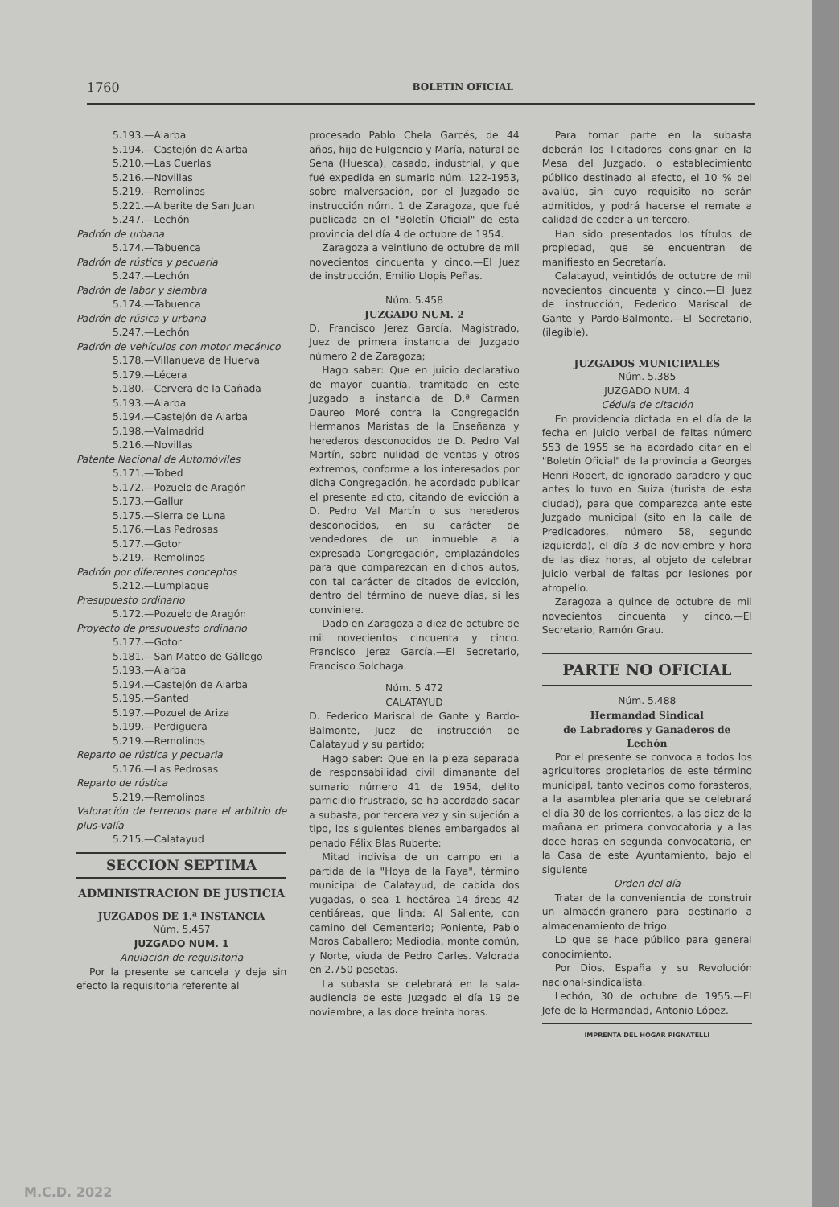1760 BOLETIN OFICIAL
5.193.—Alarba
5.194.—Castejón de Alarba
5.210.—Las Cuerlas
5.216.—Novillas
5.219.—Remolinos
5.221.—Alberite de San Juan
5.247.—Lechón
Padrón de urbana
5.174.—Tabuenca
Padrón de rústica y pecuaria
5.247.—Lechón
Padrón de labor y siembra
5.174.—Tabuenca
Padrón de rúsica y urbana
5.247.—Lechón
Padrón de vehículos con motor mecánico
5.178.—Villanueva de Huerva
5.179.—Lécera
5.180.—Cervera de la Cañada
5.193.—Alarba
5.194.—Castejón de Alarba
5.198.—Valmadrid
5.216.—Novillas
Patente Nacional de Automóviles
5.171.—Tobed
5.172.—Pozuelo de Aragón
5.173.—Gallur
5.175.—Sierra de Luna
5.176.—Las Pedrosas
5.177.—Gotor
5.219.—Remolinos
Padrón por diferentes conceptos
5.212.—Lumpiaque
Presupuesto ordinario
5.172.—Pozuelo de Aragón
Proyecto de presupuesto ordinario
5.177.—Gotor
5.181.—San Mateo de Gállego
5.193.—Alarba
5.194.—Castejón de Alarba
5.195.—Santed
5.197.—Pozuel de Ariza
5.199.—Perdiguera
5.219.—Remolinos
Reparto de rústica y pecuaria
5.176.—Las Pedrosas
Reparto de rústica
5.219.—Remolinos
Valoración de terrenos para el arbitrio de plus-valía
5.215.—Calatayud
SECCION SEPTIMA
ADMINISTRACION DE JUSTICIA
JUZGADOS DE 1.ª INSTANCIA
Núm. 5.457
JUZGADO NUM. 1
Anulación de requisitoria
Por la presente se cancela y deja sin efecto la requisitoria referente al
procesado Pablo Chela Garcés, de 44 años, hijo de Fulgencio y María, natural de Sena (Huesca), casado, industrial, y que fué expedida en sumario núm. 122-1953, sobre malversación, por el Juzgado de instrucción núm. 1 de Zaragoza, que fué publicada en el "Boletín Oficial" de esta provincia del día 4 de octubre de 1954.
Zaragoza a veintiuno de octubre de mil novecientos cincuenta y cinco.—El Juez de instrucción, Emilio Llopis Peñas.
Núm. 5.458
JUZGADO NUM. 2
D. Francisco Jerez García, Magistrado, Juez de primera instancia del Juzgado número 2 de Zaragoza;
Hago saber: Que en juicio declarativo de mayor cuantía, tramitado en este Juzgado a instancia de D.ª Carmen Daureo Moré contra la Congregación Hermanos Maristas de la Enseñanza y herederos desconocidos de D. Pedro Val Martín, sobre nulidad de ventas y otros extremos, conforme a los interesados por dicha Congregación, he acordado publicar el presente edicto, citando de evicción a D. Pedro Val Martín o sus herederos desconocidos, en su carácter de vendedores de un inmueble a la expresada Congregación, emplazándoles para que comparezcan en dichos autos, con tal carácter de citados de evicción, dentro del término de nueve días, si les conviniere.
Dado en Zaragoza a diez de octubre de mil novecientos cincuenta y cinco. Francisco Jerez García.—El Secretario, Francisco Solchaga.
Núm. 5 472
CALATAYUD
D. Federico Mariscal de Gante y Bardo-Balmonte, Juez de instrucción de Calatayud y su partido;
Hago saber: Que en la pieza separada de responsabilidad civil dimanante del sumario número 41 de 1954, delito parricidio frustrado, se ha acordado sacar a subasta, por tercera vez y sin sujeción a tipo, los siguientes bienes embargados al penado Félix Blas Ruberte:
Mitad indivisa de un campo en la partida de la "Hoya de la Faya", término municipal de Calatayud, de cabida dos yugadas, o sea 1 hectárea 14 áreas 42 centiáreas, que linda: Al Saliente, con camino del Cementerio; Poniente, Pablo Moros Caballero; Mediodía, monte común, y Norte, viuda de Pedro Carles. Valorada en 2.750 pesetas.
La subasta se celebrará en la sala-audiencia de este Juzgado el día 19 de noviembre, a las doce treinta horas.
Para tomar parte en la subasta deberán los licitadores consignar en la Mesa del Juzgado, o establecimiento público destinado al efecto, el 10 % del avalúo, sin cuyo requisito no serán admitidos, y podrá hacerse el remate a calidad de ceder a un tercero.
Han sido presentados los títulos de propiedad, que se encuentran de manifiesto en Secretaría.
Calatayud, veintidós de octubre de mil novecientos cincuenta y cinco.—El Juez de instrucción, Federico Mariscal de Gante y Pardo-Balmonte.—El Secretario, (ilegible).
JUZGADOS MUNICIPALES
Núm. 5.385
JUZGADO NUM. 4
Cédula de citación
En providencia dictada en el día de la fecha en juicio verbal de faltas número 553 de 1955 se ha acordado citar en el "Boletín Oficial" de la provincia a Georges Henri Robert, de ignorado paradero y que antes lo tuvo en Suiza (turista de esta ciudad), para que comparezca ante este Juzgado municipal (sito en la calle de Predicadores, número 58, segundo izquierda), el día 3 de noviembre y hora de las diez horas, al objeto de celebrar juicio verbal de faltas por lesiones por atropello.
Zaragoza a quince de octubre de mil novecientos cincuenta y cinco.—El Secretario, Ramón Grau.
PARTE NO OFICIAL
Núm. 5.488
Hermandad Sindical
de Labradores y Ganaderos de Lechón
Por el presente se convoca a todos los agricultores propietarios de este término municipal, tanto vecinos como forasteros, a la asamblea plenaria que se celebrará el día 30 de los corrientes, a las diez de la mañana en primera convocatoria y a las doce horas en segunda convocatoria, en la Casa de este Ayuntamiento, bajo el siguiente
Orden del día
Tratar de la conveniencia de construir un almacén-granero para destinarlo a almacenamiento de trigo.
Lo que se hace público para general conocimiento.
Por Dios, España y su Revolución nacional-sindicalista.
Lechón, 30 de octubre de 1955.—El Jefe de la Hermandad, Antonio López.
IMPRENTA DEL HOGAR PIGNATELLI
M.C.D. 2022